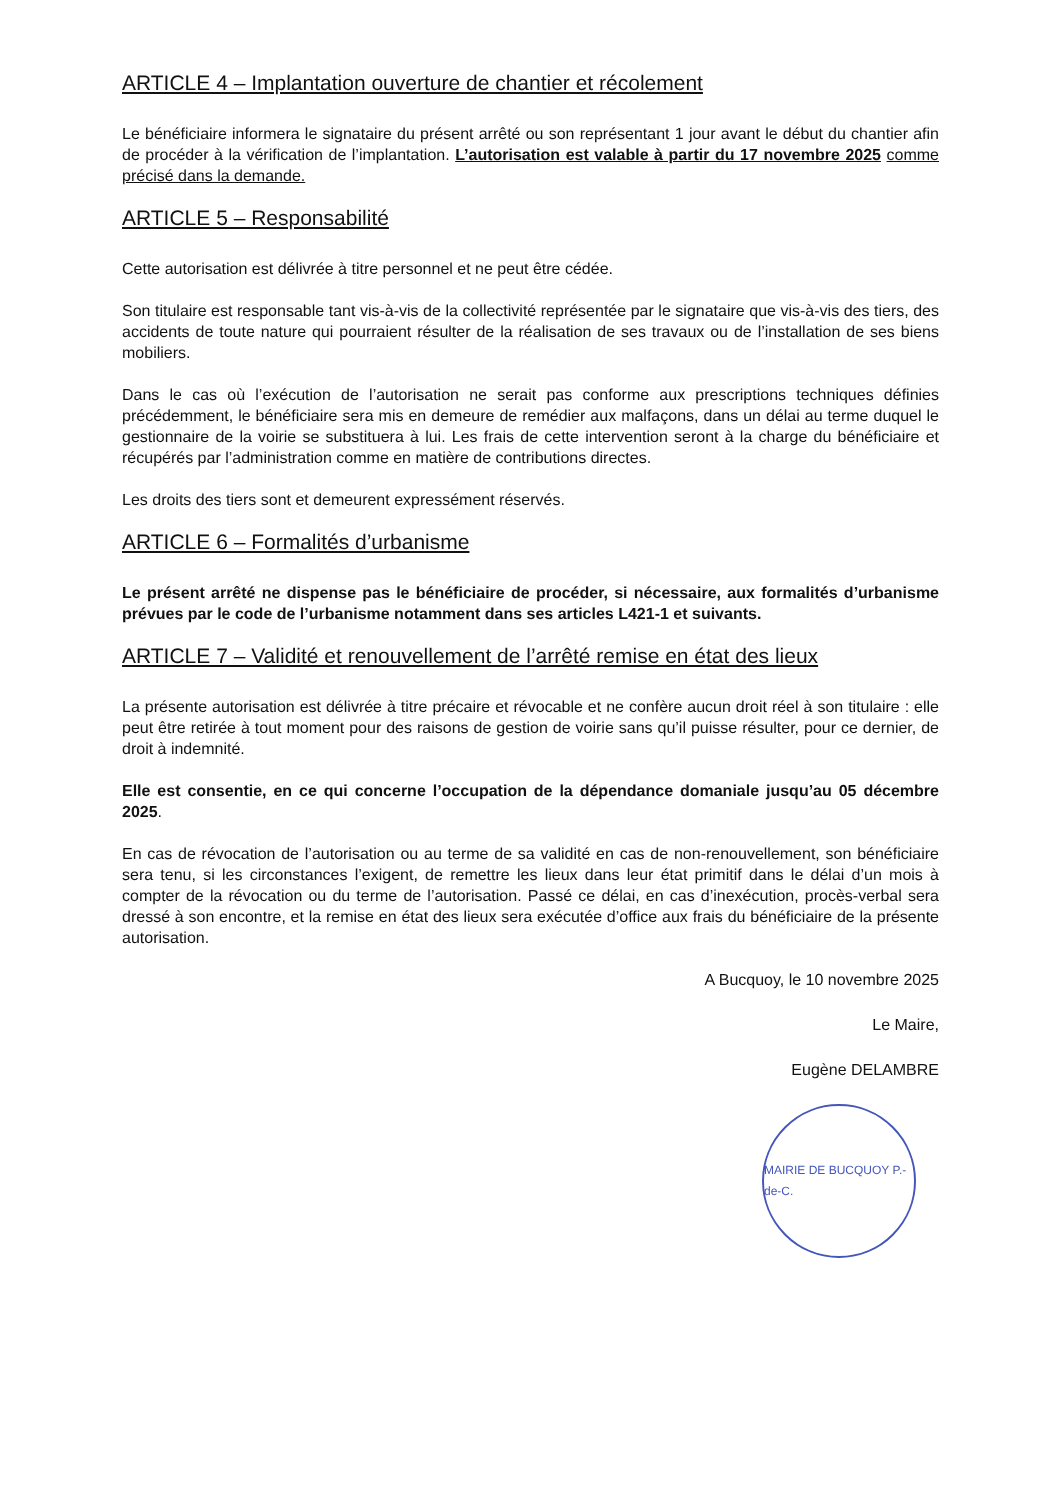ARTICLE 4 – Implantation ouverture de chantier et récolement
Le bénéficiaire informera le signataire du présent arrêté ou son représentant 1 jour avant le début du chantier afin de procéder à la vérification de l’implantation. L’autorisation est valable à partir du 17 novembre 2025 comme précisé dans la demande.
ARTICLE 5 – Responsabilité
Cette autorisation est délivrée à titre personnel et ne peut être cédée.
Son titulaire est responsable tant vis-à-vis de la collectivité représentée par le signataire que vis-à-vis des tiers, des accidents de toute nature qui pourraient résulter de la réalisation de ses travaux ou de l’installation de ses biens mobiliers.
Dans le cas où l’exécution de l’autorisation ne serait pas conforme aux prescriptions techniques définies précédemment, le bénéficiaire sera mis en demeure de remédier aux malfaçons, dans un délai au terme duquel le gestionnaire de la voirie se substituera à lui. Les frais de cette intervention seront à la charge du bénéficiaire et récupérés par l’administration comme en matière de contributions directes.
Les droits des tiers sont et demeurent expressément réservés.
ARTICLE 6 – Formalités d’urbanisme
Le présent arrêté ne dispense pas le bénéficiaire de procéder, si nécessaire, aux formalités d’urbanisme prévues par le code de l’urbanisme notamment dans ses articles L421-1 et suivants.
ARTICLE 7 – Validité et renouvellement de l’arrêté remise en état des lieux
La présente autorisation est délivrée à titre précaire et révocable et ne confère aucun droit réel à son titulaire : elle peut être retirée à tout moment pour des raisons de gestion de voirie sans qu’il puisse résulter, pour ce dernier, de droit à indemnité.
Elle est consentie, en ce qui concerne l’occupation de la dépendance domaniale jusqu’au 05 décembre 2025.
En cas de révocation de l’autorisation ou au terme de sa validité en cas de non-renouvellement, son bénéficiaire sera tenu, si les circonstances l’exigent, de remettre les lieux dans leur état primitif dans le délai d’un mois à compter de la révocation ou du terme de l’autorisation. Passé ce délai, en cas d’inexécution, procès-verbal sera dressé à son encontre, et la remise en état des lieux sera exécutée d’office aux frais du bénéficiaire de la présente autorisation.
A Bucquoy, le 10 novembre 2025
Le Maire,
Eugène DELAMBRE
MAIRIE DE BUCQUOY P.-de-C.